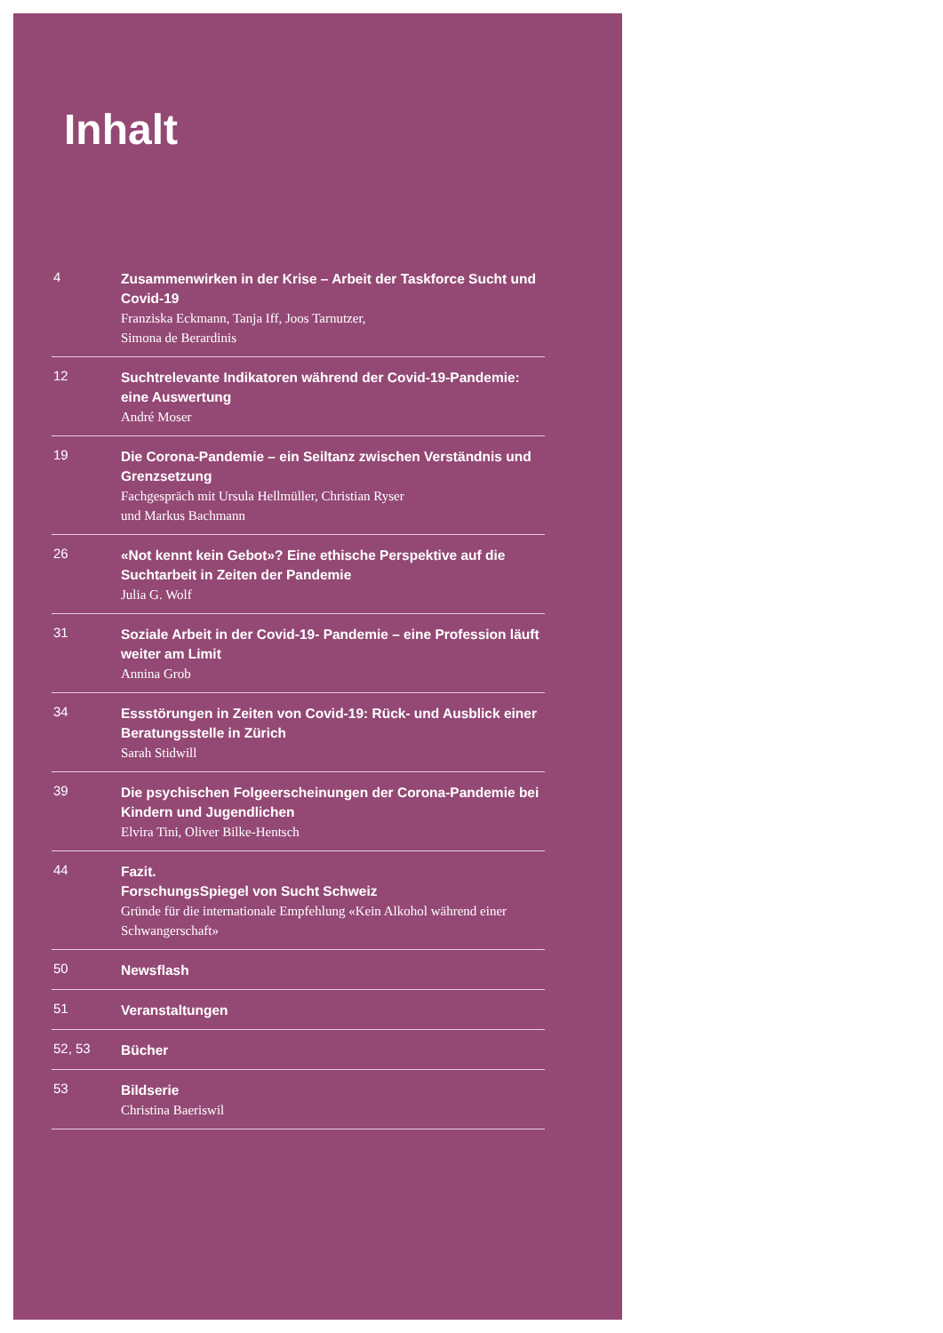Inhalt
4
Zusammenwirken in der Krise – Arbeit der Taskforce Sucht und Covid-19
Franziska Eckmann, Tanja Iff, Joos Tarnutzer,
Simona de Berardinis
12
Suchtrelevante Indikatoren während der Covid-19-Pandemie: eine Auswertung
André Moser
19
Die Corona-Pandemie – ein Seiltanz zwischen Verständnis und Grenzsetzung
Fachgespräch mit Ursula Hellmüller, Christian Ryser
und Markus Bachmann
26
«Not kennt kein Gebot»? Eine ethische Perspektive auf die Suchtarbeit in Zeiten der Pandemie
Julia G. Wolf
31
Soziale Arbeit in der Covid-19- Pandemie – eine Profession läuft weiter am Limit
Annina Grob
34
Essstörungen in Zeiten von Covid-19: Rück- und Ausblick einer Beratungsstelle in Zürich
Sarah Stidwill
39
Die psychischen Folgeerscheinungen der Corona-Pandemie bei Kindern und Jugendlichen
Elvira Tini, Oliver Bilke-Hentsch
44
Fazit.
ForschungsSpiegel von Sucht Schweiz
Gründe für die internationale Empfehlung «Kein Alkohol während einer Schwangerschaft»
50
Newsflash
51
Veranstaltungen
52, 53
Bücher
53
Bildserie
Christina Baeriswil